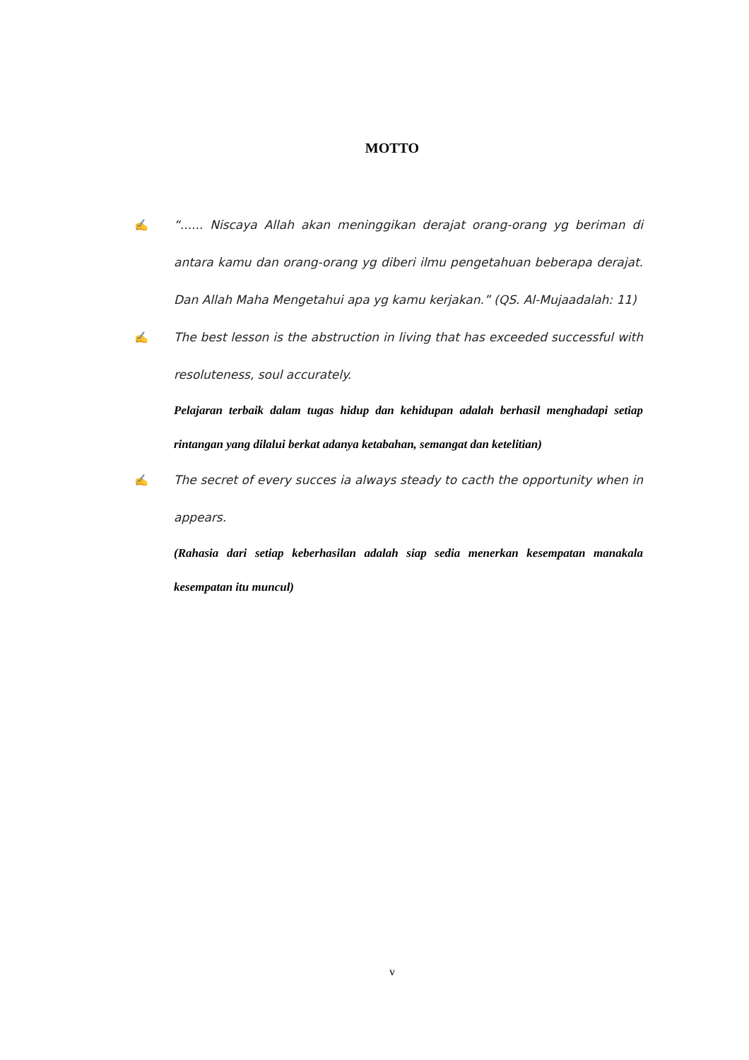MOTTO
✍ “...... Niscaya Allah akan meninggikan derajat orang-orang yg beriman di antara kamu dan orang-orang yg diberi ilmu pengetahuan beberapa derajat. Dan Allah Maha Mengetahui apa yg kamu kerjakan.” (QS. Al-Mujaadalah: 11)
✍ The best lesson is the abstruction in living that has exceeded successful with resoluteness, soul accurately.
Pelajaran terbaik dalam tugas hidup dan kehidupan adalah berhasil menghadapi setiap rintangan yang dilalui berkat adanya ketabahan, semangat dan ketelitian)
✍ The secret of every succes ia always steady to cacth the opportunity when in appears.
(Rahasia dari setiap keberhasilan adalah siap sedia menerkan kesempatan manakala kesempatan itu muncul)
v